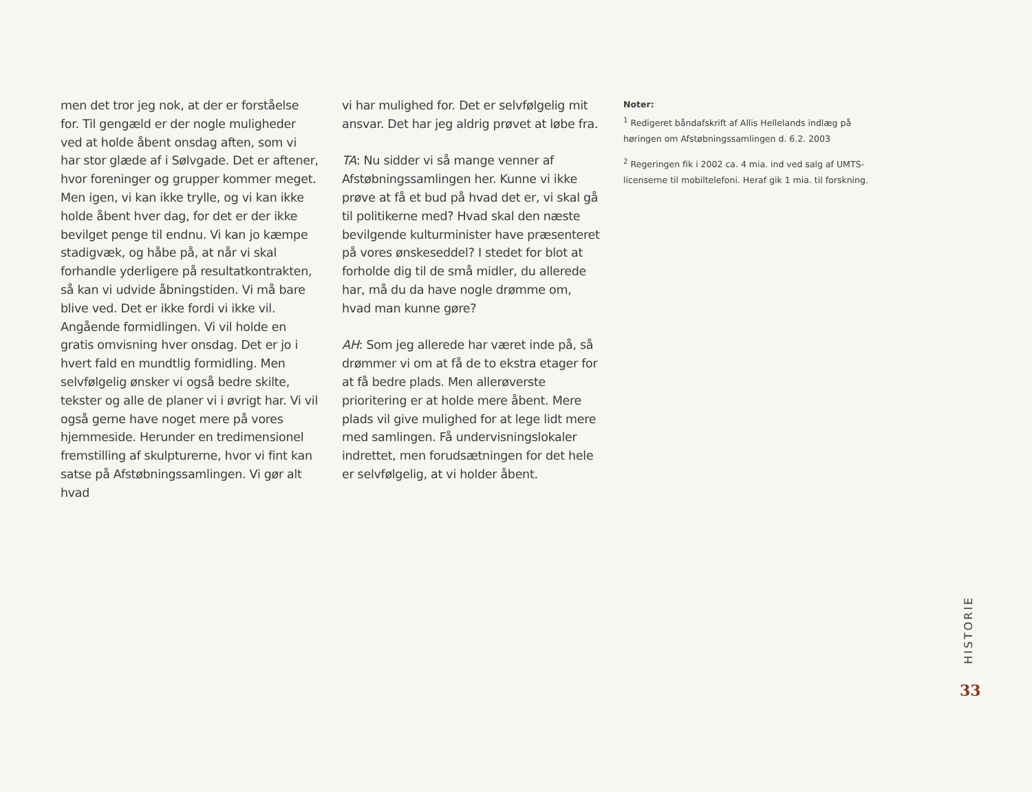men det tror jeg nok, at der er forståelse for. Til gengæld er der nogle muligheder ved at holde åbent onsdag aften, som vi har stor glæde af i Sølvgade. Det er aftener, hvor foreninger og grupper kommer meget. Men igen, vi kan ikke trylle, og vi kan ikke holde åbent hver dag, for det er der ikke bevilget penge til endnu. Vi kan jo kæmpe stadigvæk, og håbe på, at når vi skal forhandle yderligere på resultatkontrakten, så kan vi udvide åbningstiden. Vi må bare blive ved. Det er ikke fordi vi ikke vil. Angående formidlingen. Vi vil holde en gratis omvisning hver onsdag. Det er jo i hvert fald en mundtlig formidling. Men selvfølgelig ønsker vi også bedre skilte, tekster og alle de planer vi i øvrigt har. Vi vil også gerne have noget mere på vores hjemmeside. Herunder en tredimensionel fremstilling af skulpturerne, hvor vi fint kan satse på Afstøbningssamlingen. Vi gør alt hvad
vi har mulighed for. Det er selvfølgelig mit ansvar. Det har jeg aldrig prøvet at løbe fra.
TA: Nu sidder vi så mange venner af Afstøbningssamlingen her. Kunne vi ikke prøve at få et bud på hvad det er, vi skal gå til politikerne med? Hvad skal den næste bevilgende kulturminister have præsenteret på vores ønskeseddel? I stedet for blot at forholde dig til de små midler, du allerede har, må du da have nogle drømme om, hvad man kunne gøre?
AH: Som jeg allerede har været inde på, så drømmer vi om at få de to ekstra etager for at få bedre plads. Men allerøverste prioritering er at holde mere åbent. Mere plads vil give mulighed for at lege lidt mere med samlingen. Få undervisningslokaler indrettet, men forudsætningen for det hele er selvfølgelig, at vi holder åbent.
Noter:
<sup>1</sup> Redigeret båndafskrift af Allis Hellelands indlæg på høringen om Afstøbningssamlingen d. 6.2. 2003
<sup>2</sup> Regeringen fik i 2002 ca. 4 mia. ind ved salg af UMTS-licenserne til mobiltelefoni. Heraf gik 1 mia. til forskning.
HISTORIE
33